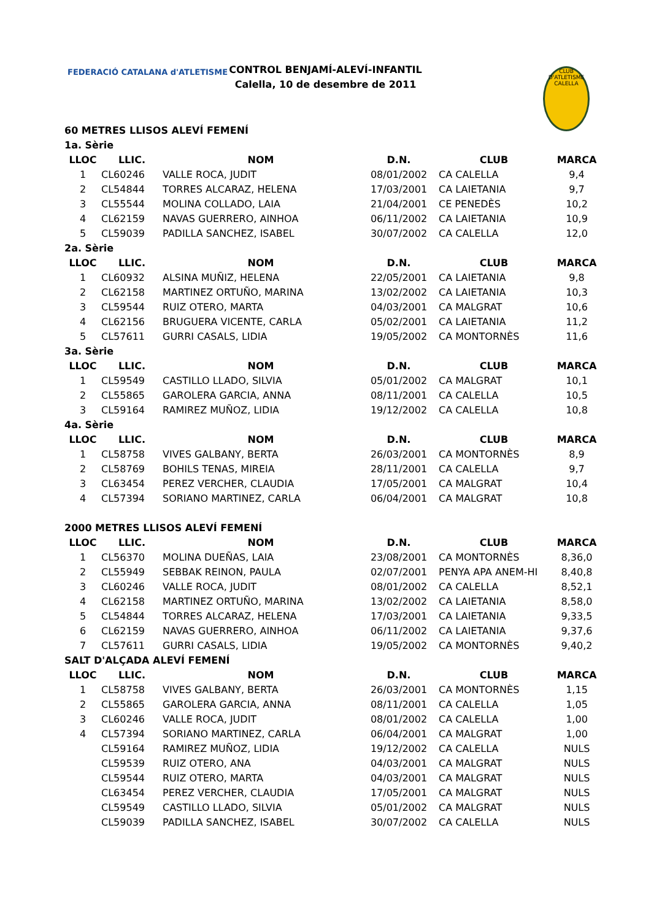FEDERACIÓ CATALANA d'ATLETISME
CONTROL BENJAMÍ-ALEVÍ-INFANTIL
Calella, 10 de desembre de 2011
CLUB D'ATLETISME CALELLA
| 60 METRES LLISOS ALEVÍ FEMENÍ | | | | | |
| 1a. Sèrie | | | | | |
| LLOC | LLIC. | NOM | D.N. | CLUB | MARCA |
| 1 | CL60246 | VALLE ROCA, JUDIT | 08/01/2002 | CA CALELLA | 9,4 |
| 2 | CL54844 | TORRES ALCARAZ, HELENA | 17/03/2001 | CA LAIETANIA | 9,7 |
| 3 | CL55544 | MOLINA COLLADO, LAIA | 21/04/2001 | CE PENEDÈS | 10,2 |
| 4 | CL62159 | NAVAS GUERRERO, AINHOA | 06/11/2002 | CA LAIETANIA | 10,9 |
| 5 | CL59039 | PADILLA SANCHEZ, ISABEL | 30/07/2002 | CA CALELLA | 12,0 |
| 2a. Sèrie | | | | | |
| LLOC | LLIC. | NOM | D.N. | CLUB | MARCA |
| 1 | CL60932 | ALSINA MUÑIZ, HELENA | 22/05/2001 | CA LAIETANIA | 9,8 |
| 2 | CL62158 | MARTINEZ ORTUÑO, MARINA | 13/02/2002 | CA LAIETANIA | 10,3 |
| 3 | CL59544 | RUIZ OTERO, MARTA | 04/03/2001 | CA MALGRAT | 10,6 |
| 4 | CL62156 | BRUGUERA VICENTE, CARLA | 05/02/2001 | CA LAIETANIA | 11,2 |
| 5 | CL57611 | GURRI CASALS, LIDIA | 19/05/2002 | CA MONTORNÈS | 11,6 |
| 3a. Sèrie | | | | | |
| LLOC | LLIC. | NOM | D.N. | CLUB | MARCA |
| 1 | CL59549 | CASTILLO LLADO, SILVIA | 05/01/2002 | CA MALGRAT | 10,1 |
| 2 | CL55865 | GAROLERA GARCIA, ANNA | 08/11/2001 | CA CALELLA | 10,5 |
| 3 | CL59164 | RAMIREZ MUÑOZ, LIDIA | 19/12/2002 | CA CALELLA | 10,8 |
| 4a. Sèrie | | | | | |
| LLOC | LLIC. | NOM | D.N. | CLUB | MARCA |
| 1 | CL58758 | VIVES GALBANY, BERTA | 26/03/2001 | CA MONTORNÈS | 8,9 |
| 2 | CL58769 | BOHILS TENAS, MIREIA | 28/11/2001 | CA CALELLA | 9,7 |
| 3 | CL63454 | PEREZ VERCHER, CLAUDIA | 17/05/2001 | CA MALGRAT | 10,4 |
| 4 | CL57394 | SORIANO MARTINEZ, CARLA | 06/04/2001 | CA MALGRAT | 10,8 |
| 2000 METRES LLISOS ALEVÍ FEMENÍ | | | | | |
| LLOC | LLIC. | NOM | D.N. | CLUB | MARCA |
| 1 | CL56370 | MOLINA DUEÑAS, LAIA | 23/08/2001 | CA MONTORNÈS | 8,36,0 |
| 2 | CL55949 | SEBBAK REINON, PAULA | 02/07/2001 | PENYA APA ANEM-HI | 8,40,8 |
| 3 | CL60246 | VALLE ROCA, JUDIT | 08/01/2002 | CA CALELLA | 8,52,1 |
| 4 | CL62158 | MARTINEZ ORTUÑO, MARINA | 13/02/2002 | CA LAIETANIA | 8,58,0 |
| 5 | CL54844 | TORRES ALCARAZ, HELENA | 17/03/2001 | CA LAIETANIA | 9,33,5 |
| 6 | CL62159 | NAVAS GUERRERO, AINHOA | 06/11/2002 | CA LAIETANIA | 9,37,6 |
| 7 | CL57611 | GURRI CASALS, LIDIA | 19/05/2002 | CA MONTORNÈS | 9,40,2 |
| SALT D'ALÇADA ALEVÍ FEMENÍ | | | | | |
| LLOC | LLIC. | NOM | D.N. | CLUB | MARCA |
| 1 | CL58758 | VIVES GALBANY, BERTA | 26/03/2001 | CA MONTORNÈS | 1,15 |
| 2 | CL55865 | GAROLERA GARCIA, ANNA | 08/11/2001 | CA CALELLA | 1,05 |
| 3 | CL60246 | VALLE ROCA, JUDIT | 08/01/2002 | CA CALELLA | 1,00 |
| 4 | CL57394 | SORIANO MARTINEZ, CARLA | 06/04/2001 | CA MALGRAT | 1,00 |
| | CL59164 | RAMIREZ MUÑOZ, LIDIA | 19/12/2002 | CA CALELLA | NULS |
| | CL59539 | RUIZ OTERO, ANA | 04/03/2001 | CA MALGRAT | NULS |
| | CL59544 | RUIZ OTERO, MARTA | 04/03/2001 | CA MALGRAT | NULS |
| | CL63454 | PEREZ VERCHER, CLAUDIA | 17/05/2001 | CA MALGRAT | NULS |
| | CL59549 | CASTILLO LLADO, SILVIA | 05/01/2002 | CA MALGRAT | NULS |
| | CL59039 | PADILLA SANCHEZ, ISABEL | 30/07/2002 | CA CALELLA | NULS |